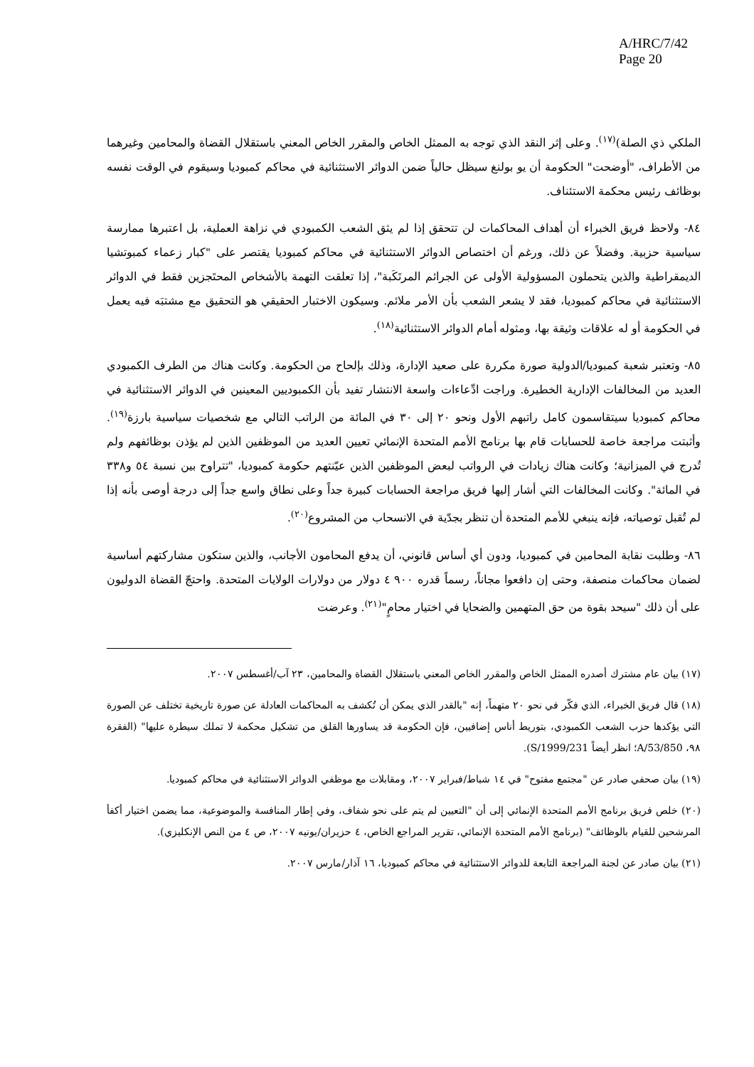A/HRC/7/42
Page 20
الملكي ذي الصلة)<sup>(١٧)</sup>. وعلى إثر النقد الذي توجه به الممثل الخاص والمقرر الخاص المعني باستقلال القضاة والمحامين وغيرهما من الأطراف، "أوضحت" الحكومة أن يو بولنغ سيظل حالياً ضمن الدوائر الاستثنائية في محاكم كمبوديا وسيقوم في الوقت نفسه بوظائف رئيس محكمة الاستئناف.
٨٤- ولاحظ فريق الخبراء أن أهداف المحاكمات لن تتحقق إذا لم يثق الشعب الكمبودي في نزاهة العملية، بل اعتبرها ممارسة سياسية حزبية. وفضلاً عن ذلك، ورغم أن اختصاص الدوائر الاستثنائية في محاكم كمبوديا يقتصر على "كبار زعماء كمبوتشيا الديمقراطية والذين يتحملون المسؤولية الأولى عن الجرائم المرتَكَبة"، إذا تعلقت التهمة بالأشخاص المحتَجزين فقط في الدوائر الاستثنائية في محاكم كمبوديا، فقد لا يشعر الشعب بأن الأمر ملائم. وسيكون الاختبار الحقيقي هو التحقيق مع مشتبَه فيه يعمل في الحكومة أو له علاقات وثيقة بها، ومثوله أمام الدوائر الاستثنائية<sup>(١٨)</sup>.
٨٥- وتعتبر شعبة كمبوديا/الدولية صورة مكررة على صعيد الإدارة، وذلك بإلحاح من الحكومة. وكانت هناك من الطرف الكمبودي العديد من المخالفات الإدارية الخطيرة. وراجت ادِّعاءات واسعة الانتشار تفيد بأن الكمبوديين المعينين في الدوائر الاستثنائية في محاكم كمبوديا سيتقاسمون كامل راتبهم الأول ونحو ٢٠ إلى ٣٠ في المائة من الراتب التالي مع شخصيات سياسية بارزة<sup>(١٩)</sup>. وأثبتت مراجعة خاصة للحسابات قام بها برنامج الأمم المتحدة الإنمائي تعيين العديد من الموظفين الذين لم يؤذن بوظائفهم ولم تُدرج في الميزانية؛ وكانت هناك زيادات في الرواتب لبعض الموظفين الذين عيّنتهم حكومة كمبوديا، "تتراوح بين نسبة ٥٤ و٣٣٨ في المائة". وكانت المخالفات التي أشار إليها فريق مراجعة الحسابات كبيرة جداً وعلى نطاق واسع جداً إلى درجة أوصى بأنه إذا لم تُقبل توصياته، فإنه ينبغي للأمم المتحدة أن تنظر بجدّية في الانسحاب من المشروع<sup>(٢٠)</sup>.
٨٦- وطلبت نقابة المحامين في كمبوديا، ودون أي أساس قانوني، أن يدفع المحامون الأجانب، والذين ستكون مشاركتهم أساسية لضمان محاكمات منصفة، وحتى إن دافعوا مجاناً، رسماً قدره ٩٠٠ ٤ دولار من دولارات الولايات المتحدة. واحتجّ القضاة الدوليون على أن ذلك "سيحد بقوة من حق المتهمين والضحايا في اختيار محامٍ"<sup>(٢١)</sup>. وعرضت
(١٧) بيان عام مشترك أصدره الممثل الخاص والمقرر الخاص المعني باستقلال القضاة والمحامين، ٢٣ آب/أغسطس ٢٠٠٧.
(١٨) قال فريق الخبراء، الذي فكّر في نحو ٢٠ متهماً، إنه "بالقدر الذي يمكن أن تُكشف به المحاكمات العادلة عن صورة تاريخية تختلف عن الصورة التي يؤكدها حزب الشعب الكمبودي، بتوريط أناس إضافيين، فإن الحكومة قد يساورها القلق من تشكيل محكمة لا تملك سيطرة عليها" (الفقرة ٩٨، A/53/850؛ انظر أيضاً S/1999/231).
(١٩) بيان صحفي صادر عن "مجتمع مفتوح" في ١٤ شباط/فبراير ٢٠٠٧، ومقابلات مع موظفي الدوائر الاستثنائية في محاكم كمبوديا.
(٢٠) خلص فريق برنامج الأمم المتحدة الإنمائي إلى أن "التعيين لم يتم على نحو شفاف، وفي إطار المنافسة والموضوعية، مما يضمن اختيار أكفأ المرشحين للقيام بالوظائف" (برنامج الأمم المتحدة الإنمائي، تقرير المراجع الخاص، ٤ حزيران/يونيه ٢٠٠٧، ص ٤ من النص الإنكليزي).
(٢١) بيان صادر عن لجنة المراجعة التابعة للدوائر الاستثنائية في محاكم كمبوديا، ١٦ آذار/مارس ٢٠٠٧.